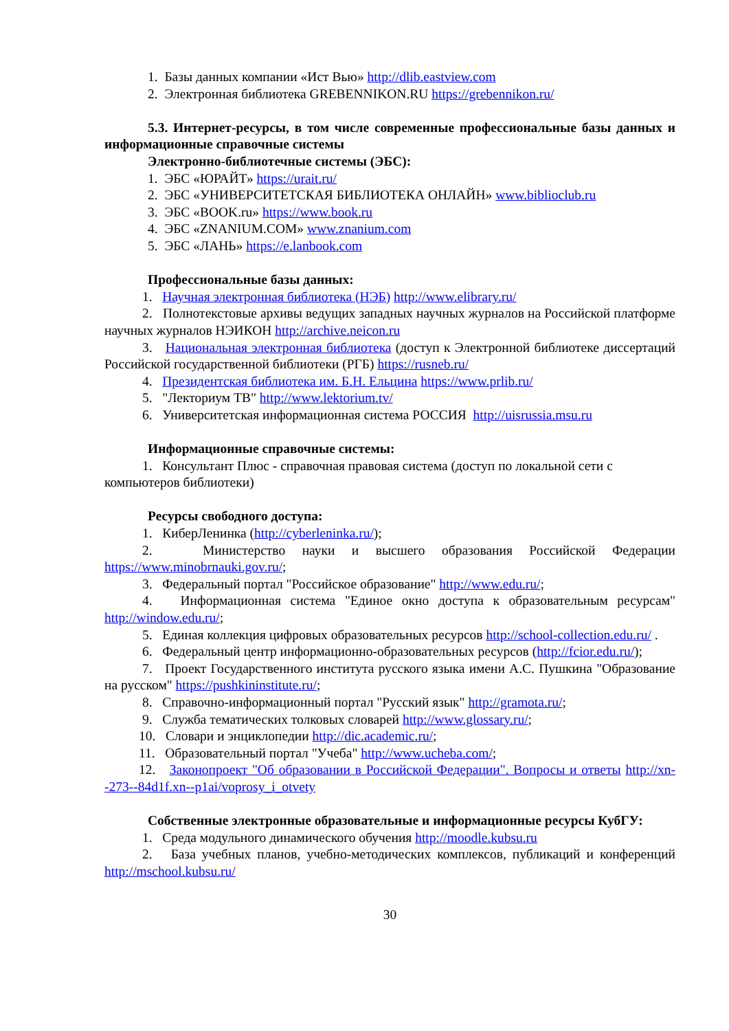1. Базы данных компании «Ист Вью» http://dlib.eastview.com
2. Электронная библиотека GREBENNIKON.RU https://grebennikon.ru/
5.3. Интернет-ресурсы, в том числе современные профессиональные базы данных и информационные справочные системы
Электронно-библиотечные системы (ЭБС):
1. ЭБС «ЮРАЙТ» https://urait.ru/
2. ЭБС «УНИВЕРСИТЕТСКАЯ БИБЛИОТЕКА ОНЛАЙН» www.biblioclub.ru
3. ЭБС «BOOK.ru» https://www.book.ru
4. ЭБС «ZNANIUM.COM» www.znanium.com
5. ЭБС «ЛАНЬ» https://e.lanbook.com
Профессиональные базы данных:
1. Научная электронная библиотека (НЭБ) http://www.elibrary.ru/
2. Полнотекстовые архивы ведущих западных научных журналов на Российской платформе научных журналов НЭИКОН http://archive.neicon.ru
3. Национальная электронная библиотека (доступ к Электронной библиотеке диссертаций Российской государственной библиотеки (РГБ) https://rusneb.ru/
4. Президентская библиотека им. Б.Н. Ельцина https://www.prlib.ru/
5. "Лекториум ТВ" http://www.lektorium.tv/
6. Университетская информационная система РОССИЯ http://uisrussia.msu.ru
Информационные справочные системы:
1. Консультант Плюс - справочная правовая система (доступ по локальной сети с компьютеров библиотеки)
Ресурсы свободного доступа:
1. КиберЛенинка (http://cyberleninka.ru/);
2. Министерство науки и высшего образования Российской Федерации https://www.minobrnauki.gov.ru/;
3. Федеральный портал "Российское образование" http://www.edu.ru/;
4. Информационная система "Единое окно доступа к образовательным ресурсам" http://window.edu.ru/;
5. Единая коллекция цифровых образовательных ресурсов http://school-collection.edu.ru/ .
6. Федеральный центр информационно-образовательных ресурсов (http://fcior.edu.ru/);
7. Проект Государственного института русского языка имени А.С. Пушкина "Образование на русском" https://pushkininstitute.ru/;
8. Справочно-информационный портал "Русский язык" http://gramota.ru/;
9. Служба тематических толковых словарей http://www.glossary.ru/;
10. Словари и энциклопедии http://dic.academic.ru/;
11. Образовательный портал "Учеба" http://www.ucheba.com/;
12. Законопроект "Об образовании в Российской Федерации". Вопросы и ответы http://xn--273--84d1f.xn--p1ai/voprosy_i_otvety
Собственные электронные образовательные и информационные ресурсы КубГУ:
1. Среда модульного динамического обучения http://moodle.kubsu.ru
2. База учебных планов, учебно-методических комплексов, публикаций и конференций http://mschool.kubsu.ru/
30